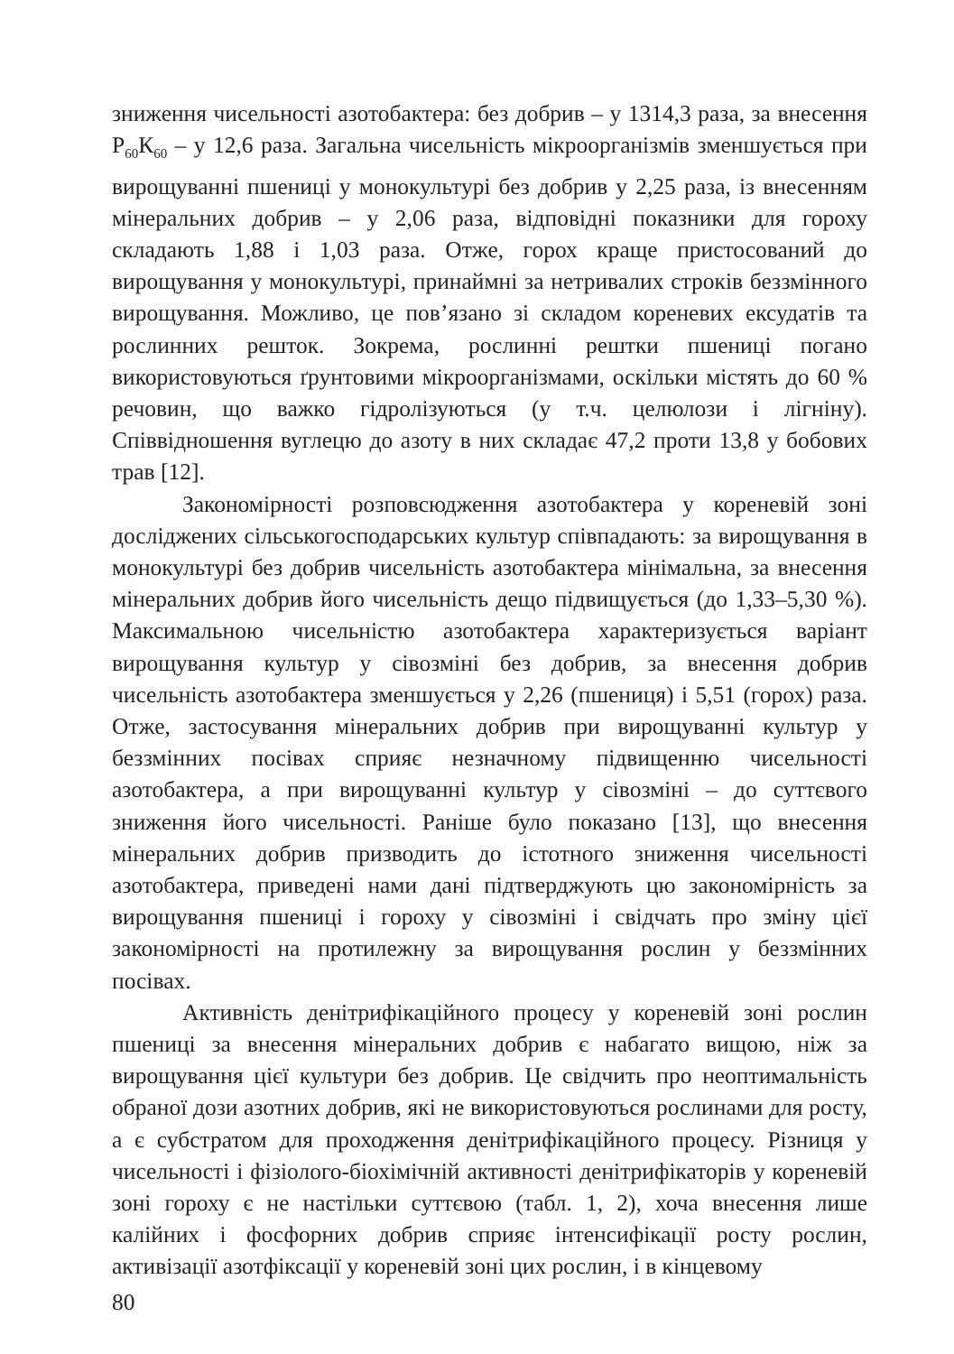зниження чисельності азотобактера: без добрив – у 1314,3 раза, за внесення Р<sub>60</sub>К<sub>60</sub> – у 12,6 раза. Загальна чисельність мікроорганізмів зменшується при вирощуванні пшениці у монокультурі без добрив у 2,25 раза, із внесенням мінеральних добрив – у 2,06 раза, відповідні показники для гороху складають 1,88 і 1,03 раза. Отже, горох краще пристосований до вирощування у монокультурі, принаймні за нетривалих строків беззмінного вирощування. Можливо, це пов’язано зі складом кореневих ексудатів та рослинних решток. Зокрема, рослинні рештки пшениці погано використовуються ґрунтовими мікроорганізмами, оскільки містять до 60 % речовин, що важко гідролізуються (у т.ч. целюлози і лігніну). Співвідношення вуглецю до азоту в них складає 47,2 проти 13,8 у бобових трав [12].
Закономірності розповсюдження азотобактера у кореневій зоні досліджених сільськогосподарських культур співпадають: за вирощування в монокультурі без добрив чисельність азотобактера мінімальна, за внесення мінеральних добрив його чисельність дещо підвищується (до 1,33–5,30 %). Максимальною чисельністю азотобактера характеризується варіант вирощування культур у сівозміні без добрив, за внесення добрив чисельність азотобактера зменшується у 2,26 (пшениця) і 5,51 (горох) раза. Отже, застосування мінеральних добрив при вирощуванні культур у беззмінних посівах сприяє незначному підвищенню чисельності азотобактера, а при вирощуванні культур у сівозміні – до суттєвого зниження його чисельності. Раніше було показано [13], що внесення мінеральних добрив призводить до істотного зниження чисельності азотобактера, приведені нами дані підтверджують цю закономірність за вирощування пшениці і гороху у сівозміні і свідчать про зміну цієї закономірності на протилежну за вирощування рослин у беззмінних посівах.
Активність денітрифікаційного процесу у кореневій зоні рослин пшениці за внесення мінеральних добрив є набагато вищою, ніж за вирощування цієї культури без добрив. Це свідчить про неоптимальність обраної дози азотних добрив, які не використовуються рослинами для росту, а є субстратом для проходження денітрифікаційного процесу. Різниця у чисельності і фізіолого-біохімічній активності денітрифікаторів у кореневій зоні гороху є не настільки суттєвою (табл. 1, 2), хоча внесення лише калійних і фосфорних добрив сприяє інтенсифікації росту рослин, активізації азотфіксації у кореневій зоні цих рослин, і в кінцевому
80